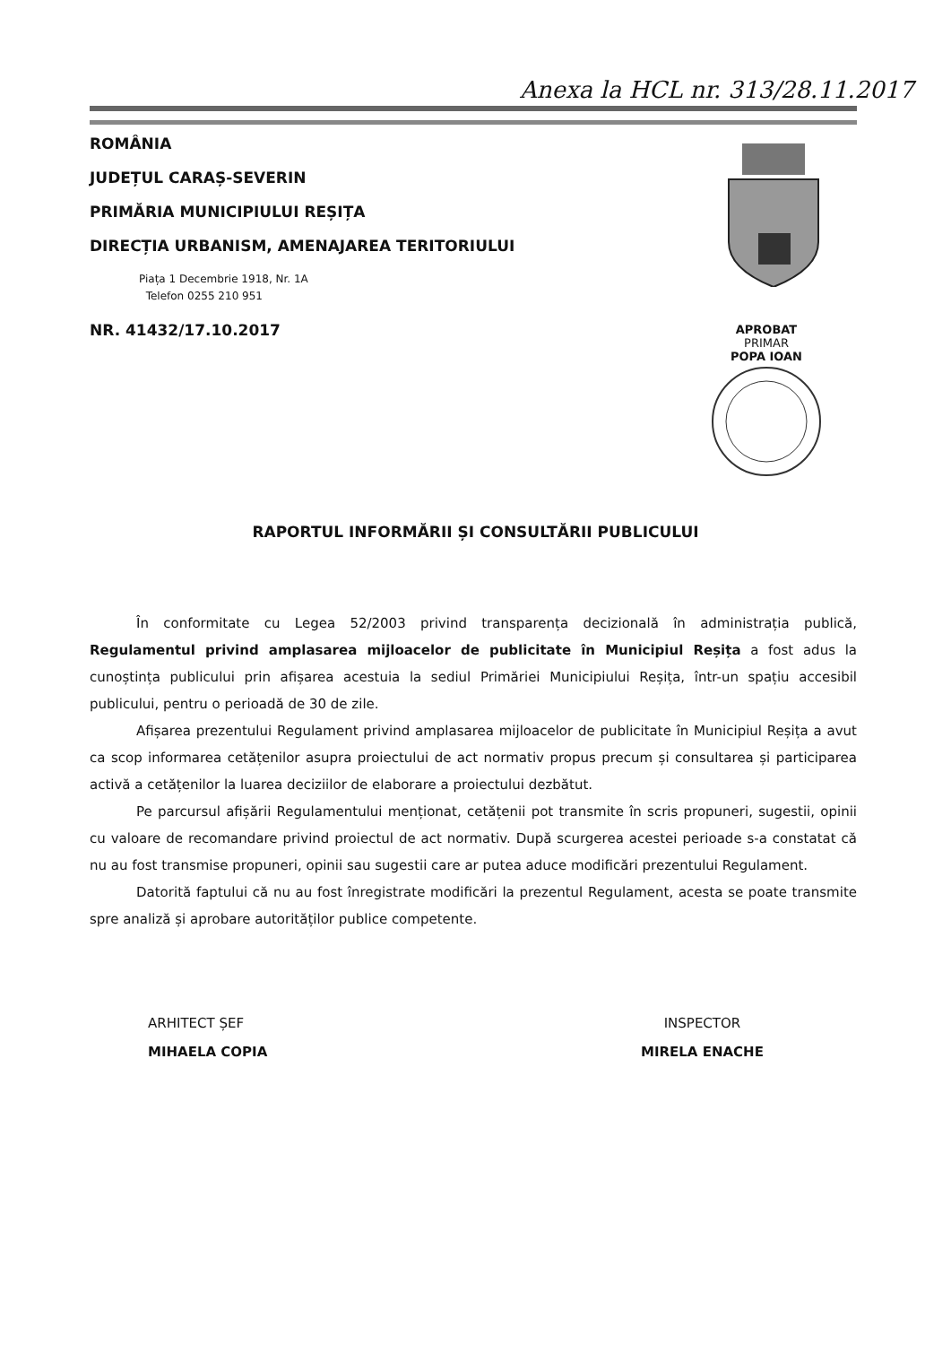Anexa la HCL nr. 313/28.11.2017
ROMÂNIA
JUDEȚUL CARAȘ-SEVERIN
PRIMĂRIA MUNICIPIULUI REȘIȚA
DIRECȚIA URBANISM, AMENAJAREA TERITORIULUI
Piața 1 Decembrie 1918, Nr. 1A
Telefon 0255 210 951
NR. 41432/17.10.2017
APROBAT
PRIMAR
POPA IOAN
RAPORTUL INFORMĂRII ȘI CONSULTĂRII PUBLICULUI
În conformitate cu Legea 52/2003 privind transparența decizională în administrația publică, Regulamentul privind amplasarea mijloacelor de publicitate în Municipiul Reșița a fost adus la cunoștința publicului prin afișarea acestuia la sediul Primăriei Municipiului Reșița, într-un spațiu accesibil publicului, pentru o perioadă de 30 de zile.
Afișarea prezentului Regulament privind amplasarea mijloacelor de publicitate în Municipiul Reșița a avut ca scop informarea cetățenilor asupra proiectului de act normativ propus precum și consultarea și participarea activă a cetățenilor la luarea deciziilor de elaborare a proiectului dezbătut.
Pe parcursul afișării Regulamentului menționat, cetățenii pot transmite în scris propuneri, sugestii, opinii cu valoare de recomandare privind proiectul de act normativ. După scurgerea acestei perioade s-a constatat că nu au fost transmise propuneri, opinii sau sugestii care ar putea aduce modificări prezentului Regulament.
Datorită faptului că nu au fost înregistrate modificări la prezentul Regulament, acesta se poate transmite spre analiză și aprobare autorităților publice competente.
ARHITECT ȘEF
MIHAELA COPIA
INSPECTOR
MIRELA ENACHE